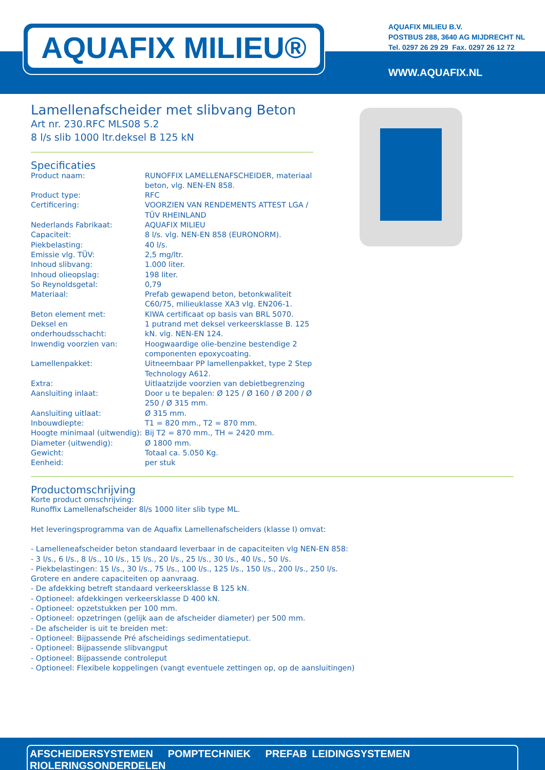AQUAFIX MILIEU®
AQUAFIX MILIEU B.V.
POSTBUS 288, 3640 AG MIJDRECHT NL
Tel. 0297 26 29 29 Fax. 0297 26 12 72
WWW.AQUAFIX.NL
Lamellenafscheider met slibvang Beton
Art nr. 230.RFC MLS08 5.2
8 l/s slib 1000 ltr.deksel B 125 kN
Specificaties
| Product naam: | RUNOFFIX LAMELLENAFSCHEIDER, materiaal beton, vlg. NEN-EN 858. |
| Product type: | RFC |
| Certificering: | VOORZIEN VAN RENDEMENTS ATTEST LGA / TÜV RHEINLAND |
| Nederlands Fabrikaat: | AQUAFIX MILIEU |
| Capaciteit: | 8 l/s. vlg. NEN-EN 858 (EURONORM). |
| Piekbelasting: | 40 l/s. |
| Emissie vlg. TÜV: | 2,5 mg/ltr. |
| Inhoud slibvang: | 1.000 liter. |
| Inhoud olieopslag: | 198 liter. |
| So Reynoldsgetal: | 0,79 |
| Materiaal: | Prefab gewapend beton, betonkwaliteit C60/75, milieuklasse XA3 vlg. EN206-1. |
| Beton element met: | KIWA certificaat op basis van BRL 5070. |
| Deksel en onderhoudsschacht: | 1 putrand met deksel verkeersklasse B. 125 kN. vlg. NEN-EN 124. |
| Inwendig voorzien van: | Hoogwaardige olie-benzine bestendige 2 componenten epoxycoating. |
| Lamellenpakket: | Uitneembaar PP lamellenpakket, type 2 Step Technology A612. |
| Extra: | Uitlaatzijde voorzien van debietbegrenzing |
| Aansluiting inlaat: | Door u te bepalen: Ø 125 / Ø 160 / Ø 200 / Ø 250 / Ø 315 mm. |
| Aansluiting uitlaat: | Ø 315 mm. |
| Inbouwdiepte: | T1 = 820 mm., T2 = 870 mm. |
| Hoogte minimaal (uitwendig): | Bij T2 = 870 mm., TH = 2420 mm. |
| Diameter (uitwendig): | Ø 1800 mm. |
| Gewicht: | Totaal ca. 5.050 Kg. |
| Eenheid: | per stuk |
Productomschrijving
Korte product omschrijving:
Runoffix Lamellenafscheider 8l/s 1000 liter slib type ML.
Het leveringsprogramma van de Aquafix Lamellenafscheiders (klasse I) omvat:
- Lamelleneafscheider beton standaard leverbaar in de capaciteiten vlg NEN-EN 858:
- 3 l/s., 6 l/s., 8 l/s., 10 l/s., 15 l/s., 20 l/s., 25 l/s., 30 l/s., 40 l/s., 50 l/s.
- Piekbelastingen: 15 l/s., 30 l/s., 75 l/s., 100 l/s., 125 l/s., 150 l/s., 200 l/s., 250 l/s.
Grotere en andere capaciteiten op aanvraag.
- De afdekking betreft standaard verkeersklasse B 125 kN.
- Optioneel: afdekkingen verkeersklasse D 400 kN.
- Optioneel: opzetstukken per 100 mm.
- Optioneel: opzetringen (gelijk aan de afscheider diameter) per 500 mm.
- De afscheider is uit te breiden met:
- Optioneel: Bijpassende Pré afscheidings sedimentatieput.
- Optioneel: Bijpassende slibvangput
- Optioneel: Bijpassende controleput
- Optioneel: Flexibele koppelingen (vangt eventuele zettingen op, op de aansluitingen)
AFSCHEIDERSYSTEMEN POMPTECHNIEK PREFAB LEIDINGSYSTEMEN RIOLERINGSONDERDELEN